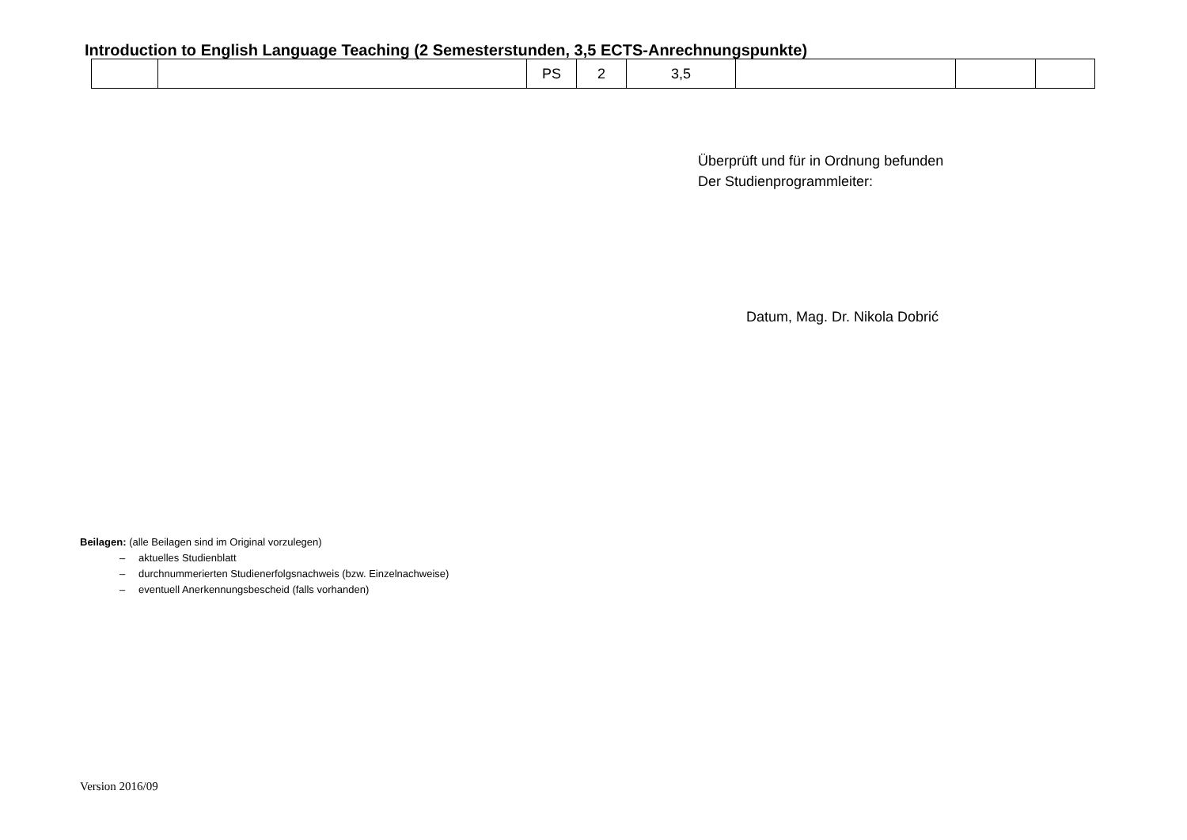Introduction to English Language Teaching (2 Semesterstunden, 3,5 ECTS-Anrechnungspunkte)
| | | PS | 2 | 3,5 | | | |
Überprüft und für in Ordnung befunden
Der Studienprogrammleiter:
Datum, Mag. Dr. Nikola Dobrić
Beilagen: (alle Beilagen sind im Original vorzulegen)
– aktuelles Studienblatt
– durchnummerierten Studienerfolgsnachweis (bzw. Einzelnachweise)
– eventuell Anerkennungsbescheid (falls vorhanden)
Version 2016/09